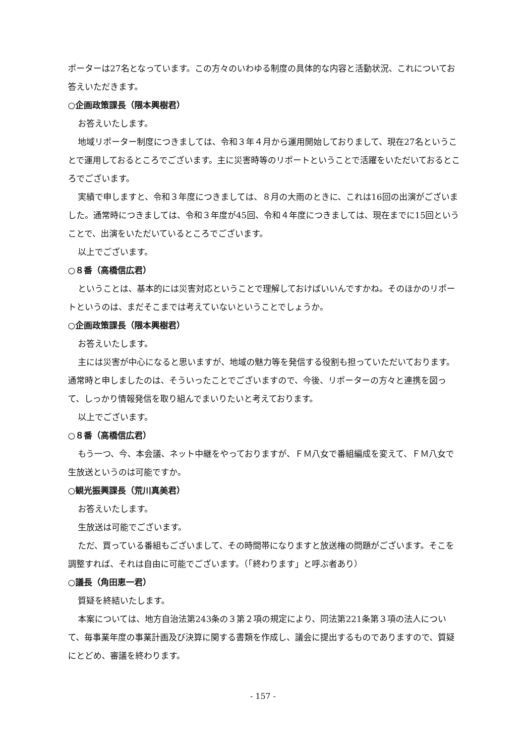ポーターは27名となっています。この方々のいわゆる制度の具体的な内容と活動状況、これについてお答えいただきます。
○企画政策課長（隈本興樹君）
お答えいたします。
地域リポーター制度につきましては、令和３年４月から運用開始しておりまして、現在27名ということで運用しておるところでございます。主に災害時等のリポートということで活躍をいただいておるところでございます。
実績で申しますと、令和３年度につきましては、８月の大雨のときに、これは16回の出演がございました。通常時につきましては、令和３年度が45回、令和４年度につきましては、現在までに15回ということで、出演をいただいているところでございます。
以上でございます。
○８番（高橋信広君）
ということは、基本的には災害対応ということで理解しておけばいいんですかね。そのほかのリポートというのは、まだそこまでは考えていないということでしょうか。
○企画政策課長（隈本興樹君）
お答えいたします。
主には災害が中心になると思いますが、地域の魅力等を発信する役割も担っていただいております。通常時と申しましたのは、そういったことでございますので、今後、リポーターの方々と連携を図って、しっかり情報発信を取り組んでまいりたいと考えております。
以上でございます。
○８番（高橋信広君）
もう一つ、今、本会議、ネット中継をやっておりますが、ＦＭ八女で番組編成を変えて、ＦＭ八女で生放送というのは可能ですか。
○観光振興課長（荒川真美君）
お答えいたします。
生放送は可能でございます。
ただ、買っている番組もございまして、その時間帯になりますと放送権の問題がございます。そこを調整すれば、それは自由に可能でございます。（「終わります」と呼ぶ者あり）
○議長（角田恵一君）
質疑を終結いたします。
本案については、地方自治法第243条の３第２項の規定により、同法第221条第３項の法人について、毎事業年度の事業計画及び決算に関する書類を作成し、議会に提出するものでありますので、質疑にとどめ、審議を終わります。
- 157 -